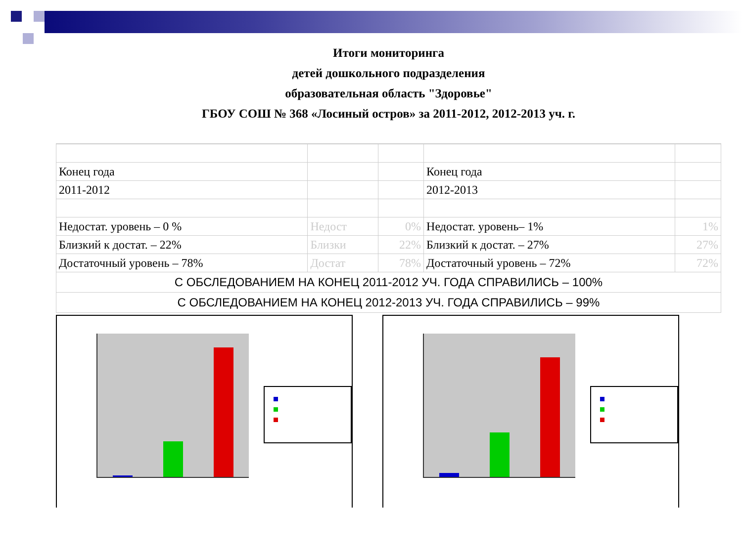Итоги мониторинга
детей дошкольного подразделения
образовательная область "Здоровье"
ГБОУ СОШ № 368 «Лосиный остров» за 2011-2012, 2012-2013 уч. г.
| Конец года | | | Конец года | |
| 2011-2012 | | | 2012-2013 | |
| Недостат. уровень – 0 % | Недост | 0% | Недостат. уровень– 1% | 1% |
| Близкий к достат. – 22% | Близки | 22% | Близкий к достат. – 27% | 27% |
| Достаточный уровень – 78% | Достат | 78% | Достаточный уровень – 72% | 72% |
| С ОБСЛЕДОВАНИЕМ НА КОНЕЦ 2011-2012 УЧ. ГОДА СПРАВИЛИСЬ – 100% | | | | |
| С ОБСЛЕДОВАНИЕМ НА КОНЕЦ 2012-2013 УЧ. ГОДА СПРАВИЛИСЬ – 99% | | | | |